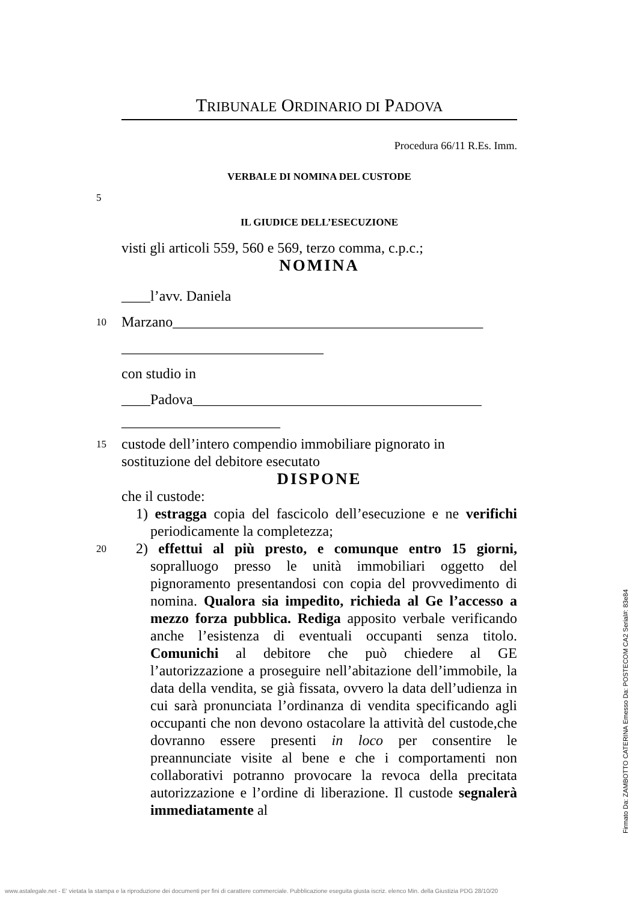TRIBUNALE ORDINARIO DI PADOVA
Procedura 66/11 R.Es. Imm.
VERBALE DI NOMINA DEL CUSTODE
5
IL GIUDICE DELL’ESECUZIONE
visti gli articoli 559, 560 e 569, terzo comma, c.p.c.;
NOMINA
____l’avv. Daniela
10 Marzano___________________________________________
____________________________
con studio in
____Padova________________________________________
______________________
15 custode dell’intero compendio immobiliare pignorato in sostituzione del debitore esecutato
DISPONE
che il custode:
1) estragga copia del fascicolo dell’esecuzione e ne verifichi periodicamente la completezza;
20 2) effettui al più presto, e comunque entro 15 giorni, sopralluogo presso le unità immobiliari oggetto del pignoramento presentandosi con copia del provvedimento di nomina. Qualora sia impedito, richieda al Ge l’accesso a mezzo forza pubblica. Rediga apposito verbale verificando anche l’esistenza di eventuali occupanti senza titolo. Comunichi al debitore che può chiedere al GE l’autorizzazione a proseguire nell’abitazione dell’immobile, la data della vendita, se già fissata, ovvero la data dell’udienza in cui sarà pronunciata l’ordinanza di vendita specificando agli occupanti che non devono ostacolare la attività del custode,che dovranno essere presenti in loco per consentire le preannunciate visite al bene e che i comportamenti non collaborativi potranno provocare la revoca della precitata autorizzazione e l’ordine di liberazione. Il custode segnalerà immediatamente al
Firmato Da: ZAMBOTTO CATERINA Emesso Da: POSTECOM CA2 Serial#: 83e84
www.astalegale.net - E' vietata la stampa e la riproduzione dei documenti per fini di carattere commerciale. Pubblicazione eseguita giusta iscriz. elenco Min. della Giustizia PDG 28/10/20